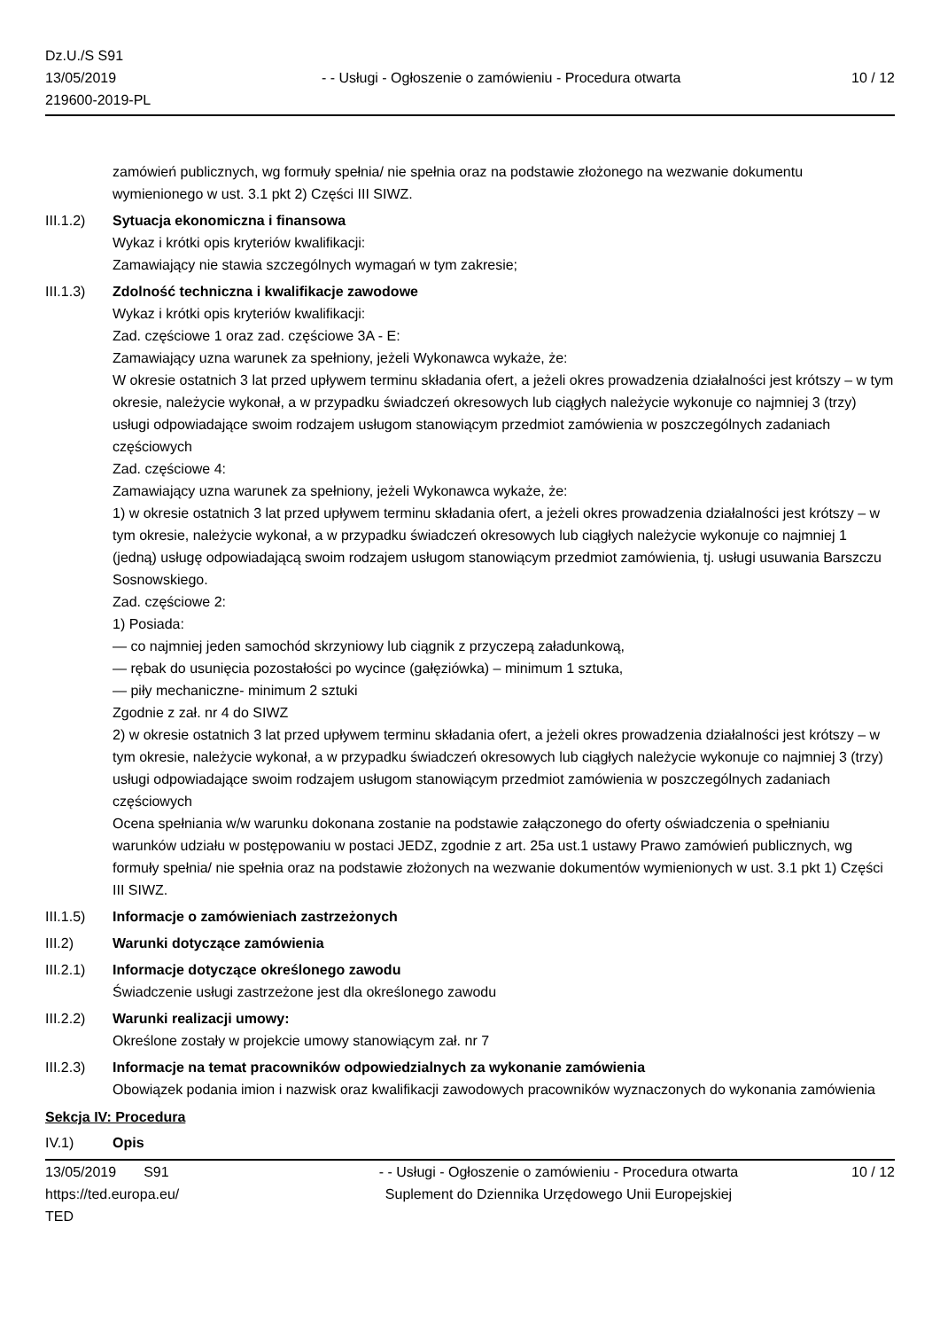Dz.U./S S91
13/05/2019
219600-2019-PL
- - Usługi - Ogłoszenie o zamówieniu - Procedura otwarta
10 / 12
zamówień publicznych, wg formuły spełnia/ nie spełnia oraz na podstawie złożonego na wezwanie dokumentu wymienionego w ust. 3.1 pkt 2) Części III SIWZ.
III.1.2)
Sytuacja ekonomiczna i finansowa
Wykaz i krótki opis kryteriów kwalifikacji:
Zamawiający nie stawia szczególnych wymagań w tym zakresie;
III.1.3)
Zdolność techniczna i kwalifikacje zawodowe
Wykaz i krótki opis kryteriów kwalifikacji:
Zad. częściowe 1 oraz zad. częściowe 3A - E:
Zamawiający uzna warunek za spełniony, jeżeli Wykonawca wykaże, że:
W okresie ostatnich 3 lat przed upływem terminu składania ofert, a jeżeli okres prowadzenia działalności jest krótszy – w tym okresie, należycie wykonał, a w przypadku świadczeń okresowych lub ciągłych należycie wykonuje co najmniej 3 (trzy) usługi odpowiadające swoim rodzajem usługom stanowiącym przedmiot zamówienia w poszczególnych zadaniach częściowych
Zad. częściowe 4:
Zamawiający uzna warunek za spełniony, jeżeli Wykonawca wykaże, że:
1) w okresie ostatnich 3 lat przed upływem terminu składania ofert, a jeżeli okres prowadzenia działalności jest krótszy – w tym okresie, należycie wykonał, a w przypadku świadczeń okresowych lub ciągłych należycie wykonuje co najmniej 1 (jedną) usługę odpowiadającą swoim rodzajem usługom stanowiącym przedmiot zamówienia, tj. usługi usuwania Barszczu Sosnowskiego.
Zad. częściowe 2:
1) Posiada:
— co najmniej jeden samochód skrzyniowy lub ciągnik z przyczepą załadunkową,
— rębak do usunięcia pozostałości po wycince (gałęziówka) – minimum 1 sztuka,
— piły mechaniczne- minimum 2 sztuki
Zgodnie z zał. nr 4 do SIWZ
2) w okresie ostatnich 3 lat przed upływem terminu składania ofert, a jeżeli okres prowadzenia działalności jest krótszy – w tym okresie, należycie wykonał, a w przypadku świadczeń okresowych lub ciągłych należycie wykonuje co najmniej 3 (trzy) usługi odpowiadające swoim rodzajem usługom stanowiącym przedmiot zamówienia w poszczególnych zadaniach częściowych
Ocena spełniania w/w warunku dokonana zostanie na podstawie załączonego do oferty oświadczenia o spełnianiu warunków udziału w postępowaniu w postaci JEDZ, zgodnie z art. 25a ust.1 ustawy Prawo zamówień publicznych, wg formuły spełnia/ nie spełnia oraz na podstawie złożonych na wezwanie dokumentów wymienionych w ust. 3.1 pkt 1) Części III SIWZ.
III.1.5)
Informacje o zamówieniach zastrzeżonych
III.2) Warunki dotyczące zamówienia
III.2.1)
Informacje dotyczące określonego zawodu
Świadczenie usługi zastrzeżone jest dla określonego zawodu
III.2.2)
Warunki realizacji umowy:
Określone zostały w projekcie umowy stanowiącym zał. nr 7
III.2.3)
Informacje na temat pracowników odpowiedzialnych za wykonanie zamówienia
Obowiązek podania imion i nazwisk oraz kwalifikacji zawodowych pracowników wyznaczonych do wykonania zamówienia
Sekcja IV: Procedura
IV.1) Opis
13/05/2019 S91
https://ted.europa.eu/
TED
- - Usługi - Ogłoszenie o zamówieniu - Procedura otwarta
Suplement do Dziennika Urzędowego Unii Europejskiej
10 / 12